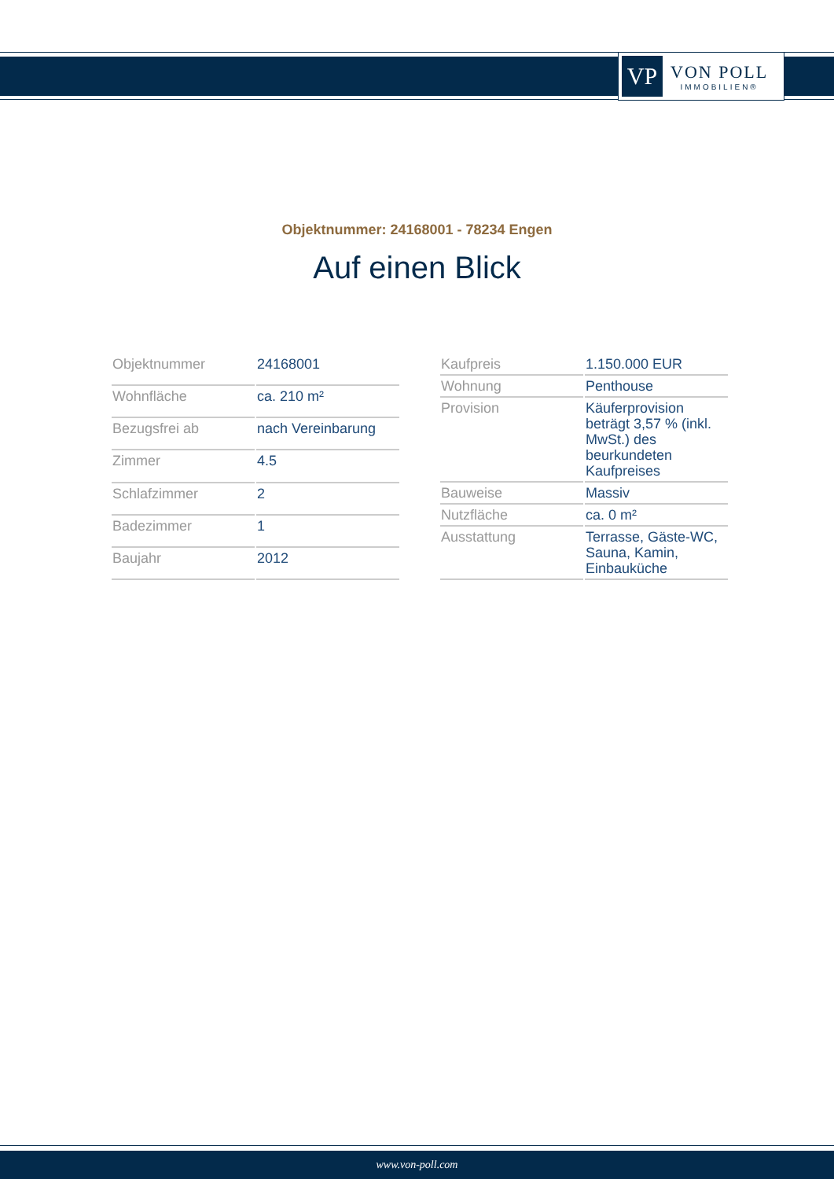VP
VON POLL
IMMOBILIEN®
Objektnummer: 24168001 - 78234 Engen
Auf einen Blick
| Objektnummer | 24168001 |
| Wohnfläche | ca. 210 m² |
| Bezugsfrei ab | nach Vereinbarung |
| Zimmer | 4.5 |
| Schlafzimmer | 2 |
| Badezimmer | 1 |
| Baujahr | 2012 |
| Kaufpreis | 1.150.000 EUR |
| Wohnung | Penthouse |
| Provision | Käuferprovision beträgt 3,57 % (inkl. MwSt.) des beurkundeten Kaufpreises |
| Bauweise | Massiv |
| Nutzfläche | ca. 0 m² |
| Ausstattung | Terrasse, Gäste-WC, Sauna, Kamin, Einbauküche |
www.von-poll.com